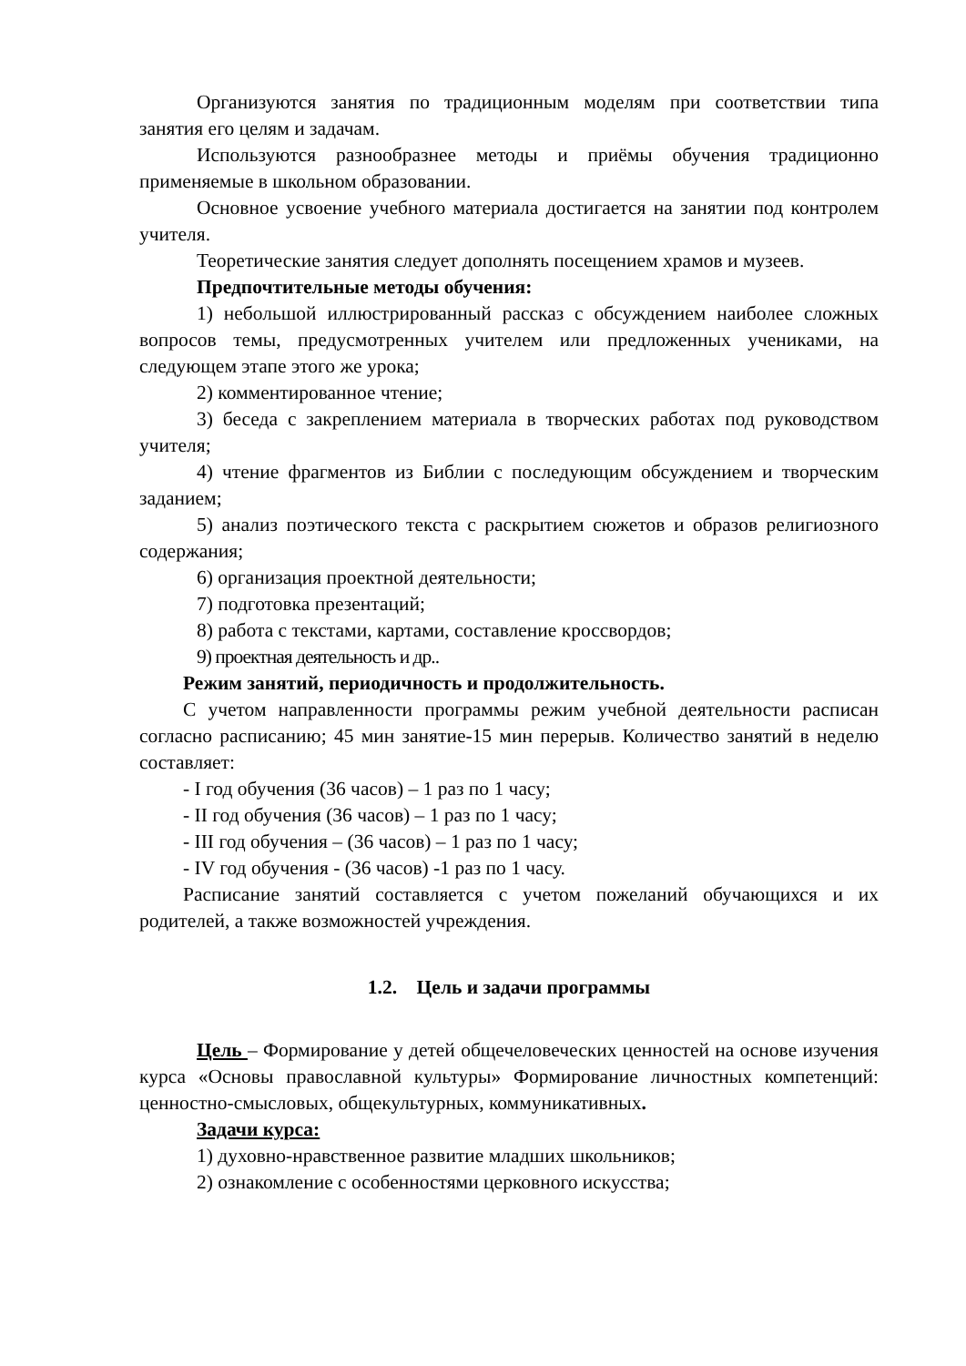Организуются занятия по традиционным моделям при соответствии типа занятия его целям и задачам.
Используются разнообразнее методы и приёмы обучения традиционно применяемые в школьном образовании.
Основное усвоение учебного материала достигается на занятии под контролем учителя.
Теоретические занятия следует дополнять посещением храмов и музеев.
Предпочтительные методы обучения:
1) небольшой иллюстрированный рассказ с обсуждением наиболее сложных вопросов темы, предусмотренных учителем или предложенных учениками, на следующем этапе этого же урока;
2) комментированное чтение;
3) беседа с закреплением материала в творческих работах под руководством учителя;
4) чтение фрагментов из Библии с последующим обсуждением и творческим заданием;
5) анализ поэтического текста с раскрытием сюжетов и образов религиозного содержания;
6) организация проектной деятельности;
7) подготовка презентаций;
8) работа с текстами, картами, составление кроссвордов;
9) проектная деятельность и др..
Режим занятий, периодичность и продолжительность.
С учетом направленности программы режим учебной деятельности расписан согласно расписанию; 45 мин занятие-15 мин перерыв. Количество занятий в неделю составляет:
- I год обучения (36 часов) – 1 раз по 1 часу;
- II год обучения (36 часов) – 1 раз по 1 часу;
- III год обучения – (36 часов) – 1 раз по 1 часу;
- IV год обучения - (36 часов) -1 раз по 1 часу.
Расписание занятий составляется с учетом пожеланий обучающихся и их родителей, а также возможностей учреждения.
1.2. Цель и задачи программы
Цель – Формирование у детей общечеловеческих ценностей на основе изучения курса «Основы православной культуры» Формирование личностных компетенций: ценностно-смысловых, общекультурных, коммуникативных.
Задачи курса:
1) духовно-нравственное развитие младших школьников;
2) ознакомление с особенностями церковного искусства;